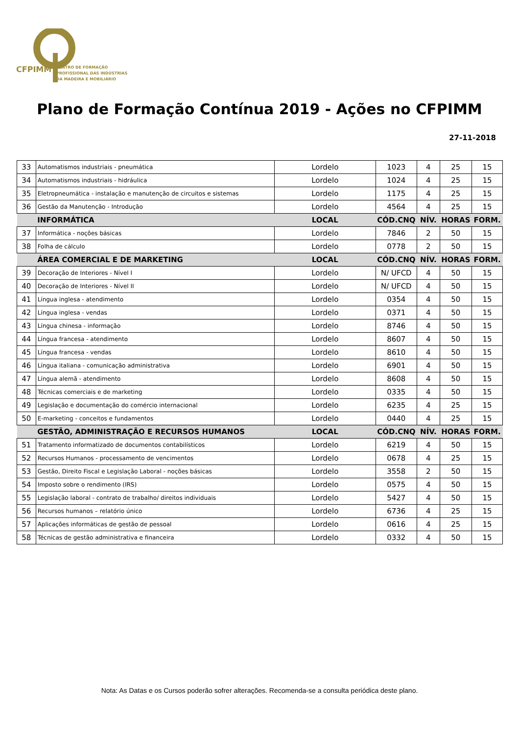CFPIMM CENTRO DE FORMAÇÃO
PROFISSIONAL DAS INDÚSTRIAS
DA MADEIRA E MOBILIÁRIO
Plano de Formação Contínua 2019 - Ações no CFPIMM
27-11-2018
| 33 | Automatismos industriais - pneumática | Lordelo | 1023 | 4 | 25 | 15 |
| 34 | Automatismos industriais - hidráulica | Lordelo | 1024 | 4 | 25 | 15 |
| 35 | Eletropneumática - instalação e manutenção de circuitos e sistemas | Lordelo | 1175 | 4 | 25 | 15 |
| 36 | Gestão da Manutenção - Introdução | Lordelo | 4564 | 4 | 25 | 15 |
| | INFORMÁTICA | LOCAL | CÓD.CNQ | NÍV. | HORAS | FORM. |
| 37 | Informática - noções básicas | Lordelo | 7846 | 2 | 50 | 15 |
| 38 | Folha de cálculo | Lordelo | 0778 | 2 | 50 | 15 |
| | ÁREA COMERCIAL E DE MARKETING | LOCAL | CÓD.CNQ | NÍV. | HORAS | FORM. |
| 39 | Decoração de Interiores - Nível I | Lordelo | N/ UFCD | 4 | 50 | 15 |
| 40 | Decoração de Interiores - Nível II | Lordelo | N/ UFCD | 4 | 50 | 15 |
| 41 | Língua inglesa - atendimento | Lordelo | 0354 | 4 | 50 | 15 |
| 42 | Língua inglesa - vendas | Lordelo | 0371 | 4 | 50 | 15 |
| 43 | Língua chinesa - informação | Lordelo | 8746 | 4 | 50 | 15 |
| 44 | Língua francesa - atendimento | Lordelo | 8607 | 4 | 50 | 15 |
| 45 | Língua francesa - vendas | Lordelo | 8610 | 4 | 50 | 15 |
| 46 | Língua italiana - comunicação administrativa | Lordelo | 6901 | 4 | 50 | 15 |
| 47 | Língua alemã - atendimento | Lordelo | 8608 | 4 | 50 | 15 |
| 48 | Técnicas comerciais e de marketing | Lordelo | 0335 | 4 | 50 | 15 |
| 49 | Legislação e documentação do comércio internacional | Lordelo | 6235 | 4 | 25 | 15 |
| 50 | E-marketing - conceitos e fundamentos | Lordelo | 0440 | 4 | 25 | 15 |
| | GESTÃO, ADMINISTRAÇÃO E RECURSOS HUMANOS | LOCAL | CÓD.CNQ | NÍV. | HORAS | FORM. |
| 51 | Tratamento informatizado de documentos contabilísticos | Lordelo | 6219 | 4 | 50 | 15 |
| 52 | Recursos Humanos - processamento de vencimentos | Lordelo | 0678 | 4 | 25 | 15 |
| 53 | Gestão, Direito Fiscal e Legislação Laboral - noções básicas | Lordelo | 3558 | 2 | 50 | 15 |
| 54 | Imposto sobre o rendimento (IRS) | Lordelo | 0575 | 4 | 50 | 15 |
| 55 | Legislação laboral - contrato de trabalho/ direitos individuais | Lordelo | 5427 | 4 | 50 | 15 |
| 56 | Recursos humanos – relatório único | Lordelo | 6736 | 4 | 25 | 15 |
| 57 | Aplicações informáticas de gestão de pessoal | Lordelo | 0616 | 4 | 25 | 15 |
| 58 | Técnicas de gestão administrativa e financeira | Lordelo | 0332 | 4 | 50 | 15 |
Nota: As Datas e os Cursos poderão sofrer alterações. Recomenda-se a consulta periódica deste plano.